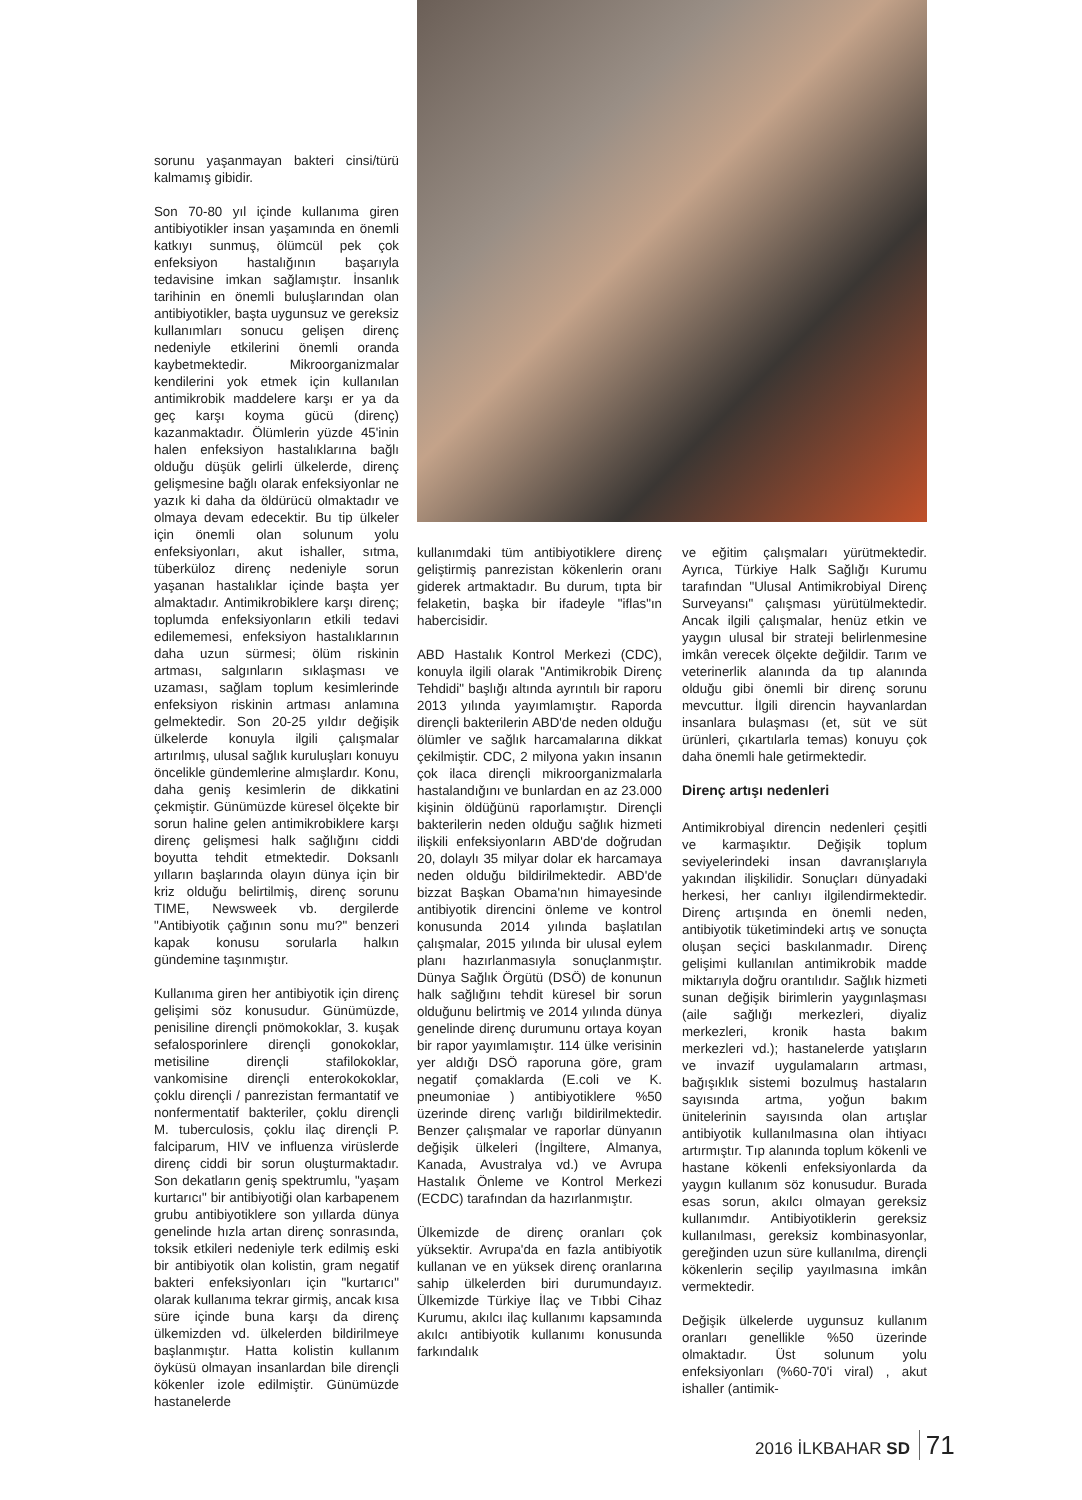sorunu yaşanmayan bakteri cinsi/türü kalmamış gibidir.
Son 70-80 yıl içinde kullanıma giren antibiyotikler insan yaşamında en önemli katkıyı sunmuş, ölümcül pek çok enfeksiyon hastalığının başarıyla tedavisine imkan sağlamıştır. İnsanlık tarihinin en önemli buluşlarından olan antibiyotikler, başta uygunsuz ve gereksiz kullanımları sonucu gelişen direnç nedeniyle etkilerini önemli oranda kaybetmektedir. Mikroorganizmalar kendilerini yok etmek için kullanılan antimikrobik maddelere karşı er ya da geç karşı koyma gücü (direnç) kazanmaktadır. Ölümlerin yüzde 45'inin halen enfeksiyon hastalıklarına bağlı olduğu düşük gelirli ülkelerde, direnç gelişmesine bağlı olarak enfeksiyonlar ne yazık ki daha da öldürücü olmaktadır ve olmaya devam edecektir. Bu tip ülkeler için önemli olan solunum yolu enfeksiyonları, akut ishaller, sıtma, tüberküloz direnç nedeniyle sorun yaşanan hastalıklar içinde başta yer almaktadır. Antimikrobiklere karşı direnç; toplumda enfeksiyonların etkili tedavi edilememesi, enfeksiyon hastalıklarının daha uzun sürmesi; ölüm riskinin artması, salgınların sıklaşması ve uzaması, sağlam toplum kesimlerinde enfeksiyon riskinin artması anlamına gelmektedir. Son 20-25 yıldır değişik ülkelerde konuyla ilgili çalışmalar artırılmış, ulusal sağlık kuruluşları konuyu öncelikle gündemlerine almışlardır. Konu, daha geniş kesimlerin de dikkatini çekmiştir. Günümüzde küresel ölçekte bir sorun haline gelen antimikrobiklere karşı direnç gelişmesi halk sağlığını ciddi boyutta tehdit etmektedir. Doksanlı yılların başlarında olayın dünya için bir kriz olduğu belirtilmiş, direnç sorunu TIME, Newsweek vb. dergilerde "Antibiyotik çağının sonu mu?" benzeri kapak konusu sorularla halkın gündemine taşınmıştır.
Kullanıma giren her antibiyotik için direnç gelişimi söz konusudur. Günümüzde, penisiline dirençli pnömokoklar, 3. kuşak sefalosporinlere dirençli gonokoklar, metisiline dirençli stafilokoklar, vankomisine dirençli enterokokoklar, çoklu dirençli / panrezistan fermantatif ve nonfermentatif bakteriler, çoklu dirençli M. tuberculosis, çoklu ilaç dirençli P. falciparum, HIV ve influenza virüslerde direnç ciddi bir sorun oluşturmaktadır. Son dekatların geniş spektrumlu, "yaşam kurtarıcı" bir antibiyotiği olan karbapenem grubu antibiyotiklere son yıllarda dünya genelinde hızla artan direnç sonrasında, toksik etkileri nedeniyle terk edilmiş eski bir antibiyotik olan kolistin, gram negatif bakteri enfeksiyonları için "kurtarıcı" olarak kullanıma tekrar girmiş, ancak kısa süre içinde buna karşı da direnç ülkemizden vd. ülkelerden bildirilmeye başlanmıştır. Hatta kolistin kullanım öyküsü olmayan insanlardan bile dirençli kökenler izole edilmiştir. Günümüzde hastanelerde
kullanımdaki tüm antibiyotiklere direnç geliştirmiş panrezistan kökenlerin oranı giderek artmaktadır. Bu durum, tıpta bir felaketin, başka bir ifadeyle "iflas"ın habercisidir.
ABD Hastalık Kontrol Merkezi (CDC), konuyla ilgili olarak "Antimikrobik Direnç Tehdidi" başlığı altında ayrıntılı bir raporu 2013 yılında yayımlamıştır. Raporda dirençli bakterilerin ABD'de neden olduğu ölümler ve sağlık harcamalarına dikkat çekilmiştir. CDC, 2 milyona yakın insanın çok ilaca dirençli mikroorganizmalarla hastalandığını ve bunlardan en az 23.000 kişinin öldüğünü raporlamıştır. Dirençli bakterilerin neden olduğu sağlık hizmeti ilişkili enfeksiyonların ABD'de doğrudan 20, dolaylı 35 milyar dolar ek harcamaya neden olduğu bildirilmektedir. ABD'de bizzat Başkan Obama'nın himayesinde antibiyotik direncini önleme ve kontrol konusunda 2014 yılında başlatılan çalışmalar, 2015 yılında bir ulusal eylem planı hazırlanmasıyla sonuçlanmıştır. Dünya Sağlık Örgütü (DSÖ) de konunun halk sağlığını tehdit küresel bir sorun olduğunu belirtmiş ve 2014 yılında dünya genelinde direnç durumunu ortaya koyan bir rapor yayımlamıştır. 114 ülke verisinin yer aldığı DSÖ raporuna göre, gram negatif çomaklarda (E.coli ve K. pneumoniae ) antibiyotiklere %50 üzerinde direnç varlığı bildirilmektedir. Benzer çalışmalar ve raporlar dünyanın değişik ülkeleri (İngiltere, Almanya, Kanada, Avustralya vd.) ve Avrupa Hastalık Önleme ve Kontrol Merkezi (ECDC) tarafından da hazırlanmıştır.
Ülkemizde de direnç oranları çok yüksektir. Avrupa'da en fazla antibiyotik kullanan ve en yüksek direnç oranlarına sahip ülkelerden biri durumundayız. Ülkemizde Türkiye İlaç ve Tıbbi Cihaz Kurumu, akılcı ilaç kullanımı kapsamında akılcı antibiyotik kullanımı konusunda farkındalık
ve eğitim çalışmaları yürütmektedir. Ayrıca, Türkiye Halk Sağlığı Kurumu tarafından "Ulusal Antimikrobiyal Direnç Surveyansı" çalışması yürütülmektedir. Ancak ilgili çalışmalar, henüz etkin ve yaygın ulusal bir strateji belirlenmesine imkân verecek ölçekte değildir. Tarım ve veterinerlik alanında da tıp alanında olduğu gibi önemli bir direnç sorunu mevcuttur. İlgili direncin hayvanlardan insanlara bulaşması (et, süt ve süt ürünleri, çıkartılarla temas) konuyu çok daha önemli hale getirmektedir.
Direnç artışı nedenleri
Antimikrobiyal direncin nedenleri çeşitli ve karmaşıktır. Değişik toplum seviyelerindeki insan davranışlarıyla yakından ilişkilidir. Sonuçları dünyadaki herkesi, her canlıyı ilgilendirmektedir. Direnç artışında en önemli neden, antibiyotik tüketimindeki artış ve sonuçta oluşan seçici baskılanmadır. Direnç gelişimi kullanılan antimikrobik madde miktarıyla doğru orantılıdır. Sağlık hizmeti sunan değişik birimlerin yaygınlaşması (aile sağlığı merkezleri, diyaliz merkezleri, kronik hasta bakım merkezleri vd.); hastanelerde yatışların ve invazif uygulamaların artması, bağışıklık sistemi bozulmuş hastaların sayısında artma, yoğun bakım ünitelerinin sayısında olan artışlar antibiyotik kullanılmasına olan ihtiyacı artırmıştır. Tıp alanında toplum kökenli ve hastane kökenli enfeksiyonlarda da yaygın kullanım söz konusudur. Burada esas sorun, akılcı olmayan gereksiz kullanımdır. Antibiyotiklerin gereksiz kullanılması, gereksiz kombinasyonlar, gereğinden uzun süre kullanılma, dirençli kökenlerin seçilip yayılmasına imkân vermektedir.
Değişik ülkelerde uygunsuz kullanım oranları genellikle %50 üzerinde olmaktadır. Üst solunum yolu enfeksiyonları (%60-70'i viral) , akut ishaller (antimik-
2016 İLKBAHAR SD 71